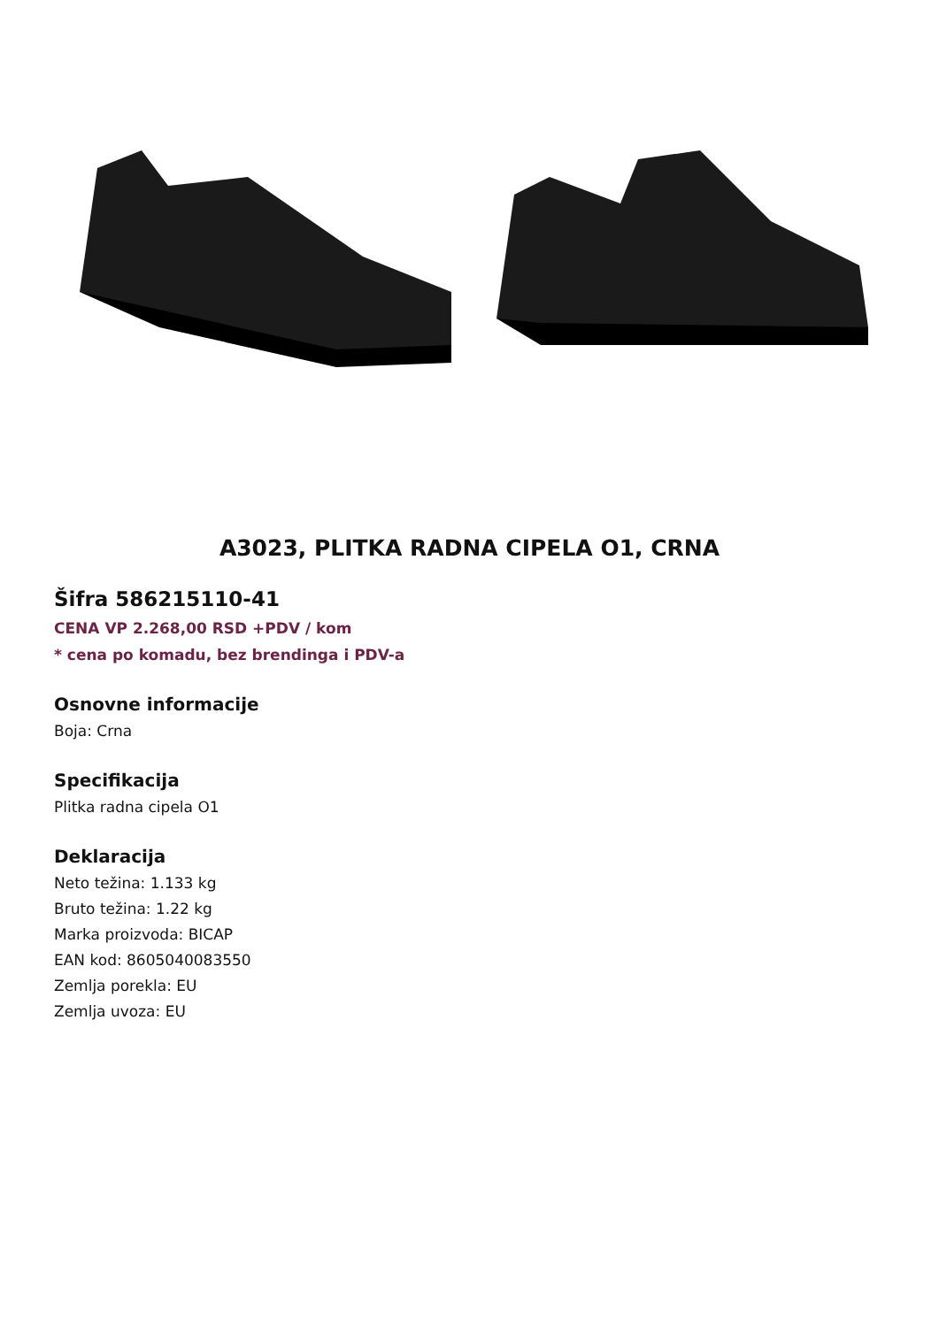A3023, PLITKA RADNA CIPELA O1, CRNA
Šifra 586215110-41
CENA VP 2.268,00 RSD +PDV / kom
* cena po komadu, bez brendinga i PDV-a
Osnovne informacije
Boja: Crna
Specifikacija
Plitka radna cipela O1
Deklaracija
Neto težina: 1.133 kg
Bruto težina: 1.22 kg
Marka proizvoda: BICAP
EAN kod: 8605040083550
Zemlja porekla: EU
Zemlja uvoza: EU